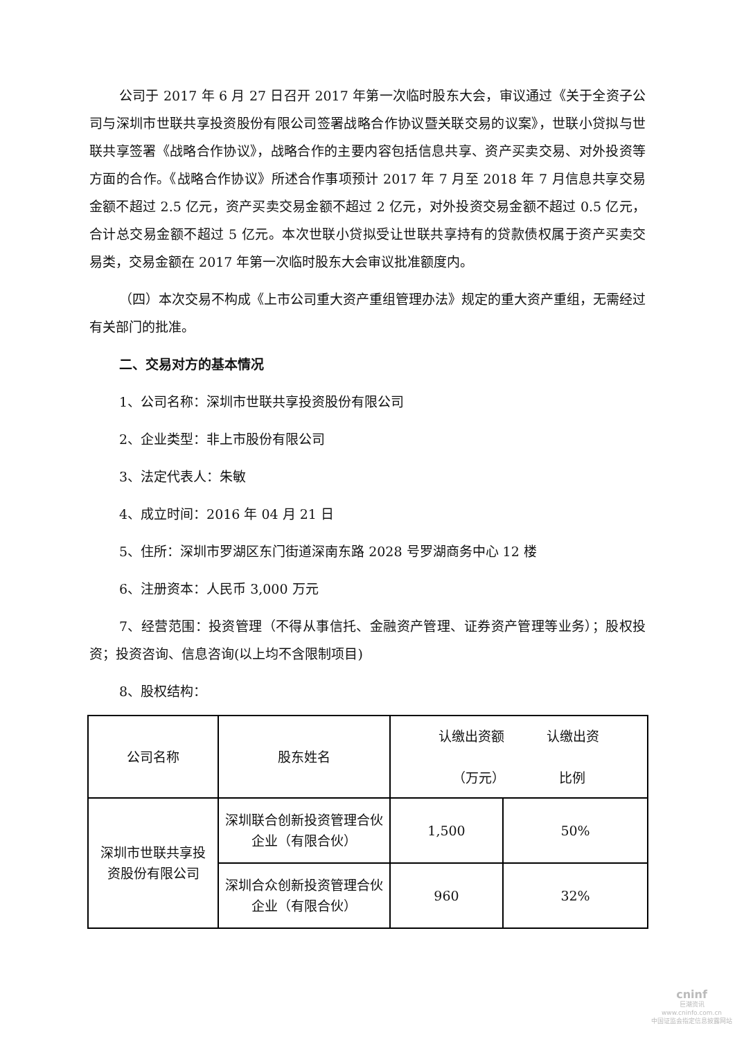公司于 2017 年 6 月 27 日召开 2017 年第一次临时股东大会，审议通过《关于全资子公司与深圳市世联共享投资股份有限公司签署战略合作协议暨关联交易的议案》，世联小贷拟与世联共享签署《战略合作协议》，战略合作的主要内容包括信息共享、资产买卖交易、对外投资等方面的合作。《战略合作协议》所述合作事项预计 2017 年 7 月至 2018 年 7 月信息共享交易金额不超过 2.5 亿元，资产买卖交易金额不超过 2 亿元，对外投资交易金额不超过 0.5 亿元，合计总交易金额不超过 5 亿元。本次世联小贷拟受让世联共享持有的贷款债权属于资产买卖交易类，交易金额在 2017 年第一次临时股东大会审议批准额度内。
（四）本次交易不构成《上市公司重大资产重组管理办法》规定的重大资产重组，无需经过有关部门的批准。
二、交易对方的基本情况
1、公司名称：深圳市世联共享投资股份有限公司
2、企业类型：非上市股份有限公司
3、法定代表人：朱敏
4、成立时间：2016 年 04 月 21 日
5、住所：深圳市罗湖区东门街道深南东路 2028 号罗湖商务中心 12 楼
6、注册资本：人民币 3,000 万元
7、经营范围：投资管理（不得从事信托、金融资产管理、证券资产管理等业务）；股权投资；投资咨询、信息咨询(以上均不含限制项目)
8、股权结构：
| 公司名称 | 股东姓名 | 认缴出资额 认缴出资 （万元） 比例 | |
| 深圳市世联共享投资股份有限公司 | 深圳联合创新投资管理合伙企业（有限合伙） | 1,500 | 50% |
| | 深圳合众创新投资管理合伙企业（有限合伙） | 960 | 32% |
cninf
巨潮资讯
www.cninfo.com.cn
中国证监会指定信息披露网站